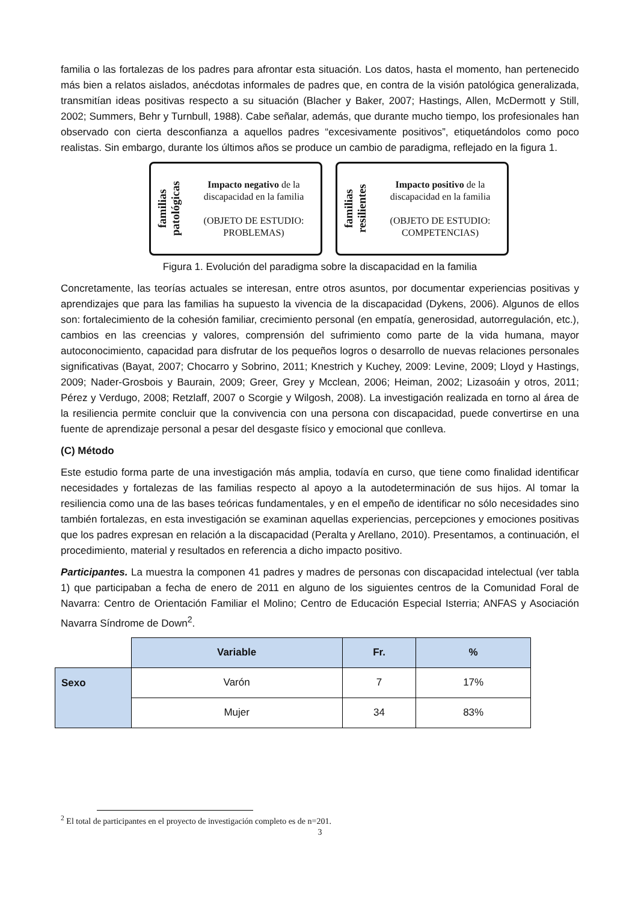familia o las fortalezas de los padres para afrontar esta situación. Los datos, hasta el momento, han pertenecido más bien a relatos aislados, anécdotas informales de padres que, en contra de la visión patológica generalizada, transmitían ideas positivas respecto a su situación (Blacher y Baker, 2007; Hastings, Allen, McDermott y Still, 2002; Summers, Behr y Turnbull, 1988). Cabe señalar, además, que durante mucho tiempo, los profesionales han observado con cierta desconfianza a aquellos padres “excesivamente positivos”, etiquetándolos como poco realistas. Sin embargo, durante los últimos años se produce un cambio de paradigma, reflejado en la figura 1.
familias patológicas
Impacto negativo de la discapacidad en la familia
(OBJETO DE ESTUDIO: PROBLEMAS)
familias resilientes
Impacto positivo de la discapacidad en la familia
(OBJETO DE ESTUDIO: COMPETENCIAS)
Figura 1. Evolución del paradigma sobre la discapacidad en la familia
Concretamente, las teorías actuales se interesan, entre otros asuntos, por documentar experiencias positivas y aprendizajes que para las familias ha supuesto la vivencia de la discapacidad (Dykens, 2006). Algunos de ellos son: fortalecimiento de la cohesión familiar, crecimiento personal (en empatía, generosidad, autorregulación, etc.), cambios en las creencias y valores, comprensión del sufrimiento como parte de la vida humana, mayor autoconocimiento, capacidad para disfrutar de los pequeños logros o desarrollo de nuevas relaciones personales significativas (Bayat, 2007; Chocarro y Sobrino, 2011; Knestrich y Kuchey, 2009: Levine, 2009; Lloyd y Hastings, 2009; Nader-Grosbois y Baurain, 2009; Greer, Grey y Mcclean, 2006; Heiman, 2002; Lizasoáin y otros, 2011; Pérez y Verdugo, 2008; Retzlaff, 2007 o Scorgie y Wilgosh, 2008). La investigación realizada en torno al área de la resiliencia permite concluir que la convivencia con una persona con discapacidad, puede convertirse en una fuente de aprendizaje personal a pesar del desgaste físico y emocional que conlleva.
(C) Método
Este estudio forma parte de una investigación más amplia, todavía en curso, que tiene como finalidad identificar necesidades y fortalezas de las familias respecto al apoyo a la autodeterminación de sus hijos. Al tomar la resiliencia como una de las bases teóricas fundamentales, y en el empeño de identificar no sólo necesidades sino también fortalezas, en esta investigación se examinan aquellas experiencias, percepciones y emociones positivas que los padres expresan en relación a la discapacidad (Peralta y Arellano, 2010). Presentamos, a continuación, el procedimiento, material y resultados en referencia a dicho impacto positivo.
Participantes. La muestra la componen 41 padres y madres de personas con discapacidad intelectual (ver tabla 1) que participaban a fecha de enero de 2011 en alguno de los siguientes centros de la Comunidad Foral de Navarra: Centro de Orientación Familiar el Molino; Centro de Educación Especial Isterria; ANFAS y Asociación Navarra Síndrome de Down<sup>2</sup>.
| | Variable | Fr. | % |
| Sexo | Varón | 7 | 17% |
| | Mujer | 34 | 83% |
<sup>2</sup> El total de participantes en el proyecto de investigación completo es de n=201.
3